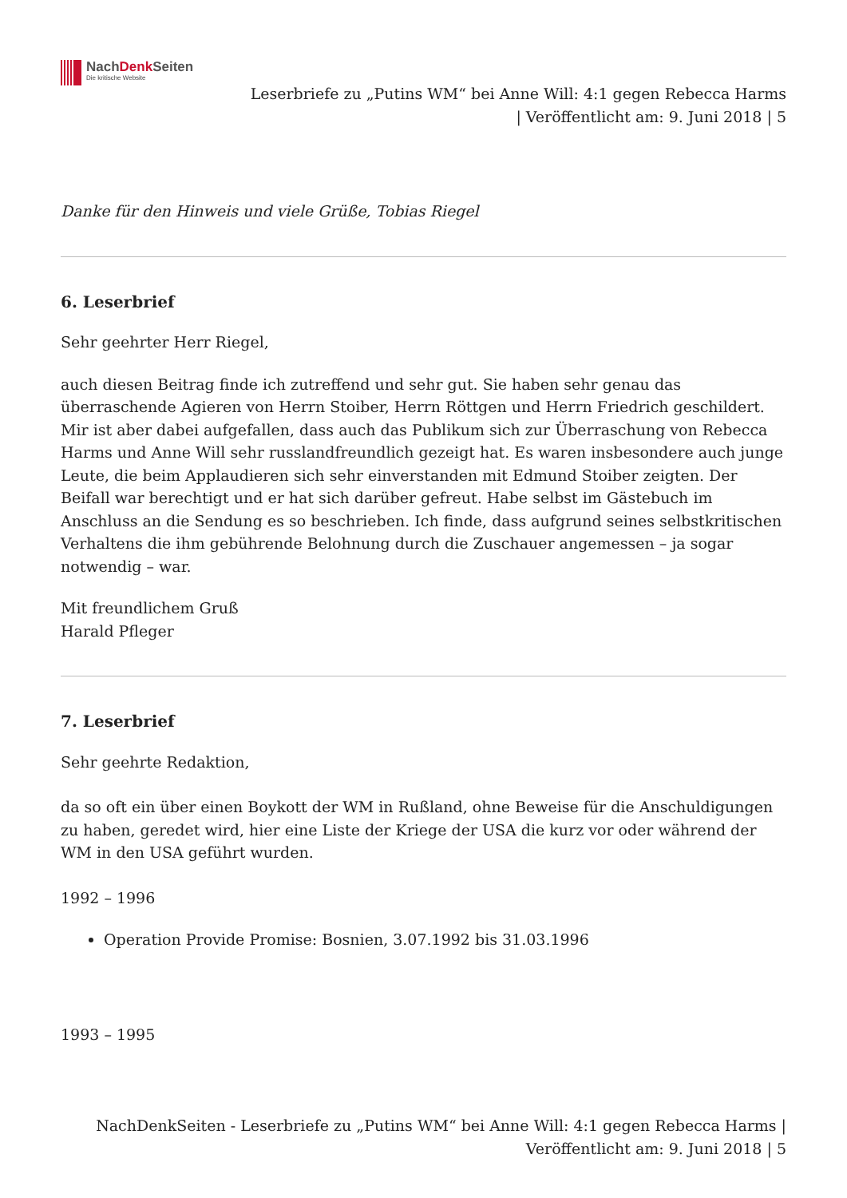NachDenk Seiten
Die kritische Website
Leserbriefe zu „Putins WM“ bei Anne Will: 4:1 gegen Rebecca Harms
| Veröffentlicht am: 9. Juni 2018 | 5
Danke für den Hinweis und viele Grüße, Tobias Riegel
6. Leserbrief
Sehr geehrter Herr Riegel,
auch diesen Beitrag finde ich zutreffend und sehr gut. Sie haben sehr genau das überraschende Agieren von Herrn Stoiber, Herrn Röttgen und Herrn Friedrich geschildert. Mir ist aber dabei aufgefallen, dass auch das Publikum sich zur Überraschung von Rebecca Harms und Anne Will sehr russlandfreundlich gezeigt hat. Es waren insbesondere auch junge Leute, die beim Applaudieren sich sehr einverstanden mit Edmund Stoiber zeigten. Der Beifall war berechtigt und er hat sich darüber gefreut. Habe selbst im Gästebuch im Anschluss an die Sendung es so beschrieben. Ich finde, dass aufgrund seines selbstkritischen Verhaltens die ihm gebührende Belohnung durch die Zuschauer angemessen – ja sogar notwendig – war.
Mit freundlichem Gruß
Harald Pfleger
7. Leserbrief
Sehr geehrte Redaktion,
da so oft ein über einen Boykott der WM in Rußland, ohne Beweise für die Anschuldigungen zu haben, geredet wird, hier eine Liste der Kriege der USA die kurz vor oder während der WM in den USA geführt wurden.
1992 – 1996
Operation Provide Promise: Bosnien, 3.07.1992 bis 31.03.1996
1993 – 1995
NachDenkSeiten - Leserbriefe zu „Putins WM“ bei Anne Will: 4:1 gegen Rebecca Harms |
Veröffentlicht am: 9. Juni 2018 | 5